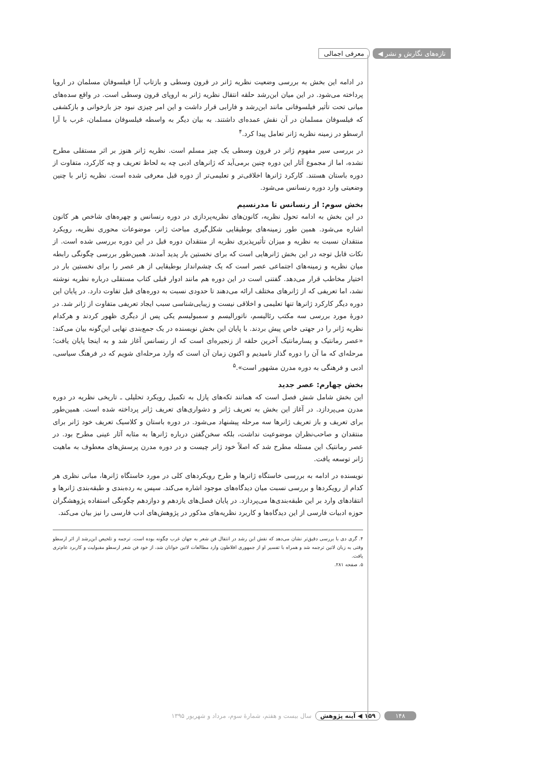تازه‌های نگارش و نشر ◀ معرفی اجمالی
در ادامه این بخش به بررسی وضعیت نظریه ژانر در قرون وسطی و بازتاب آرا فیلسوفان مسلمان در اروپا پرداخته می‌شود. در این میان ابن‌رشد حلقه انتقال نظریه ژانر به اروپای قرون وسطی است. در واقع سده‌های میانی تحت تأثیر فیلسوفانی مانند ابن‌رشد و فارابی قرار داشت و این امر چیزی نبود جز بازخوانی و بازکشفی که فیلسوفان مسلمان در آن نقش عمده‌ای داشتند. به بیان دیگر به واسطه فیلسوفان مسلمان، غرب با آرا ارسطو در زمینه نظریه ژانر تعامل پیدا کرد.<sup>۴</sup>
در بررسی سیر مفهوم ژانر در قرون وسطی یک چیز مسلم است. نظریه ژانر هنوز بر اثر مستقلی مطرح نشده، اما از مجموع آثار این دوره چنین برمی‌آید که ژانرهای ادبی چه به لحاظ تعریف و چه کارکرد، متفاوت از دوره باستان هستند. کارکرد ژانرها اخلاقی‌تر و تعلیمی‌تر از دوره قبل معرفی شده است. نظریه ژانر با چنین وضعیتی وارد دوره رنسانس می‌شود.
بخش سوم: از رنسانس تا مدرنسیم
در این بخش به ادامه تحول نظریه، کانون‌های نظریه‌پردازی در دوره رنسانس و چهره‌های شاخص هر کانون اشاره می‌شود. همین طور زمینه‌های بوطیقایی شکل‌گیری مباحث ژانر، موضوعات محوری نظریه، رویکرد منتقدان نسبت به نظریه و میزان تأثیرپذیری نظریه از منتقدان دوره قبل در این دوره بررسی شده است. از نکات قابل توجه در این بخش ژانرهایی است که برای نخستین بار پدید آمدند. همین‌طور بررسی چگونگی رابطه میان نظریه و زمینه‌های اجتماعی عصر است که یک چشم‌انداز بوطیقایی از هر عصر را برای نخستین بار در اختیار مخاطب قرار می‌دهد. گفتنی است در این دوره هم مانند ادوار قبلی کتاب مستقلی درباره نظریه نوشته نشد، اما تعریفی که از ژانرهای مختلف ارائه می‌دهند تا حدودی نسبت به دوره‌های قبل تفاوت دارد. در پایان این دوره دیگر کارکرد ژانرها تنها تعلیمی و اخلاقی نیست و زیبایی‌شناسی سبب ایجاد تعریفی متفاوت از ژانر شد. در دورهٔ مورد بررسی سه مکتب رئالیسم، ناتورالیسم و سمبولیسم یکی پس از دیگری ظهور کردند و هرکدام نظریه ژانر را در جهتی خاص پیش بردند. با پایان این بخش نویسنده در یک جمع‌بندی نهایی این‌گونه بیان می‌کند: «عصر رمانتیک و پسارمانتیک آخرین حلقه از زنجیره‌ای است که از رنسانس آغاز شد و به اینجا پایان یافت؛ مرحله‌ای که ما آن را دوره گذار نامیدیم و اکنون زمان آن است که وارد مرحله‌ای شویم که در فرهنگ سیاسی، ادبی و فرهنگی به دوره مدرن مشهور است».<sup>۵</sup>
بخش چهارم: عصر جدید
این بخش شامل شش فصل است که همانند تکه‌های پازل به تکمیل رویکرد تحلیلی ـ تاریخی نظریه در دوره مدرن می‌پردازد. در آغاز این بخش به تعریف ژانر و دشواری‌های تعریف ژانر پرداخته شده است. همین‌طور برای تعریف و باز تعریف ژانرها سه مرحله پیشنهاد می‌شود. در دوره باستان و کلاسیک تعریف خود ژانر برای منتقدان و صاحب‌نظران موضوعیت نداشت، بلکه سخن‌گفتن درباره ژانرها به مثابه آثار عینی مطرح بود. در عصر رمانتیک این مسئله مطرح شد که اصلاً خود ژانر چیست و در دوره مدرن پرسش‌های معطوف به ماهیت ژانر توسعه یافت.
نویسنده در ادامه به بررسی خاستگاه ژانرها و طرح رویکردهای کلی در مورد خاستگاه ژانرها، مبانی نظری هر کدام از رویکردها و بررسی نسبت میان دیدگاه‌های موجود اشاره می‌کند. سپس به رده‌بندی و طبقه‌بندی ژانرها و انتقادهای وارد بر این طبقه‌بندی‌ها می‌پردازد. در پایان فصل‌های یازدهم و دوازدهم چگونگی استفاده پژوهشگران حوزه ادبیات فارسی از این دیدگاه‌ها و کاربرد نظریه‌های مذکور در پژوهش‌های ادب فارسی را نیز بیان می‌کند.
۴. گری دی با بررسی دقیق‌تر نشان می‌دهد که نقش ابن رشد در انتقال فن شعر به جهان غرب چگونه بوده است. ترجمه و تلخیص ابن‌رشد از اثر ارسطو وقتی به زبان لاتین ترجمه شد و همراه با تفسیر او از جمهوری افلاطون وارد مطالعات لاتین خوانان شد، از خود فن شعر ارسطو مقبولیت و کاربرد عام‌تری یافت.
۵. صفحه ۲۸۱.
۱۴۸ ۱۵۹ ◀ آینه پژوهش سال بیست و هفتم، شمارهٔ سوم، مرداد و شهریور ۱۳۹۵